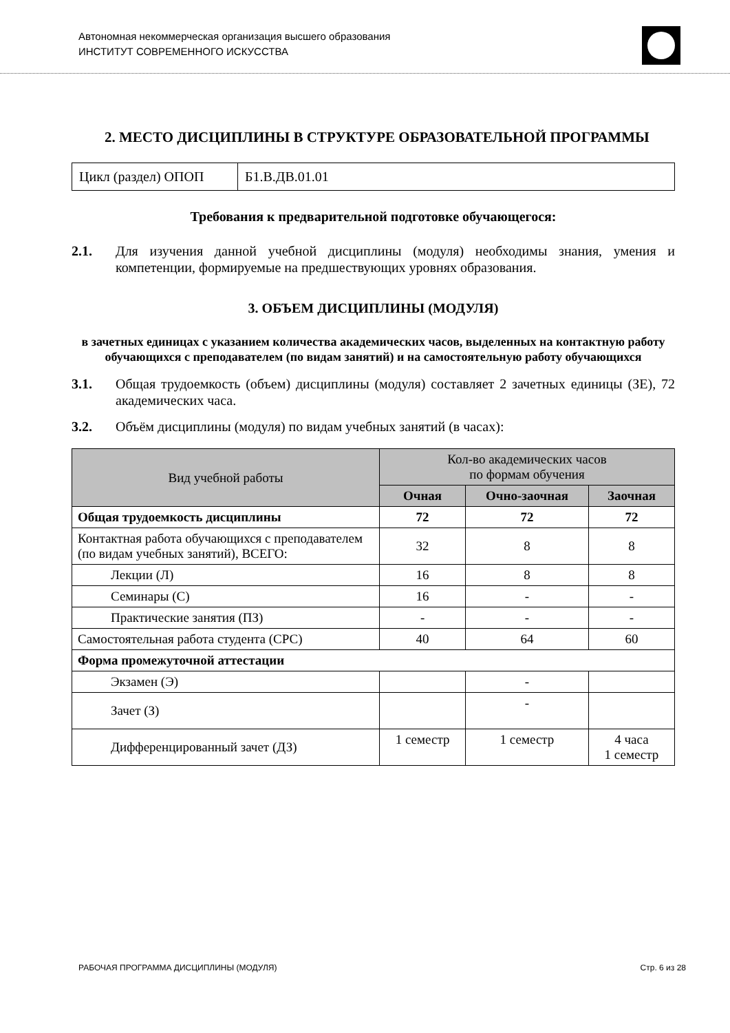Автономная некоммерческая организация высшего образования
ИНСТИТУТ СОВРЕМЕННОГО ИСКУССТВА
2. МЕСТО ДИСЦИПЛИНЫ В СТРУКТУРЕ ОБРАЗОВАТЕЛЬНОЙ ПРОГРАММЫ
| Цикл (раздел) ОПОП | Б1.В.ДВ.01.01 |
Требования к предварительной подготовке обучающегося:
2.1. Для изучения данной учебной дисциплины (модуля) необходимы знания, умения и компетенции, формируемые на предшествующих уровнях образования.
3. ОБЪЕМ ДИСЦИПЛИНЫ (МОДУЛЯ)
в зачетных единицах с указанием количества академических часов, выделенных на контактную работу обучающихся с преподавателем (по видам занятий) и на самостоятельную работу обучающихся
3.1. Общая трудоемкость (объем) дисциплины (модуля) составляет 2 зачетных единицы (ЗЕ), 72 академических часа.
3.2. Объём дисциплины (модуля) по видам учебных занятий (в часах):
| Вид учебной работы | Кол-во академических часов по формам обучения | | |
| --- | --- | --- | --- |
| | Очная | Очно-заочная | Заочная |
| Общая трудоемкость дисциплины | 72 | 72 | 72 |
| Контактная работа обучающихся с преподавателем (по видам учебных занятий), ВСЕГО: | 32 | 8 | 8 |
| Лекции (Л) | 16 | 8 | 8 |
| Семинары (С) | 16 | - | - |
| Практические занятия (ПЗ) | - | - | - |
| Самостоятельная работа студента (СРС) | 40 | 64 | 60 |
| Форма промежуточной аттестации | | | |
| Экзамен (Э) | | - | |
| Зачет (З) | | - | |
| Дифференцированный зачет (ДЗ) | 1 семестр | 1 семестр | 4 часа 1 семестр |
РАБОЧАЯ ПРОГРАММА ДИСЦИПЛИНЫ (МОДУЛЯ) Стр. 6 из 28